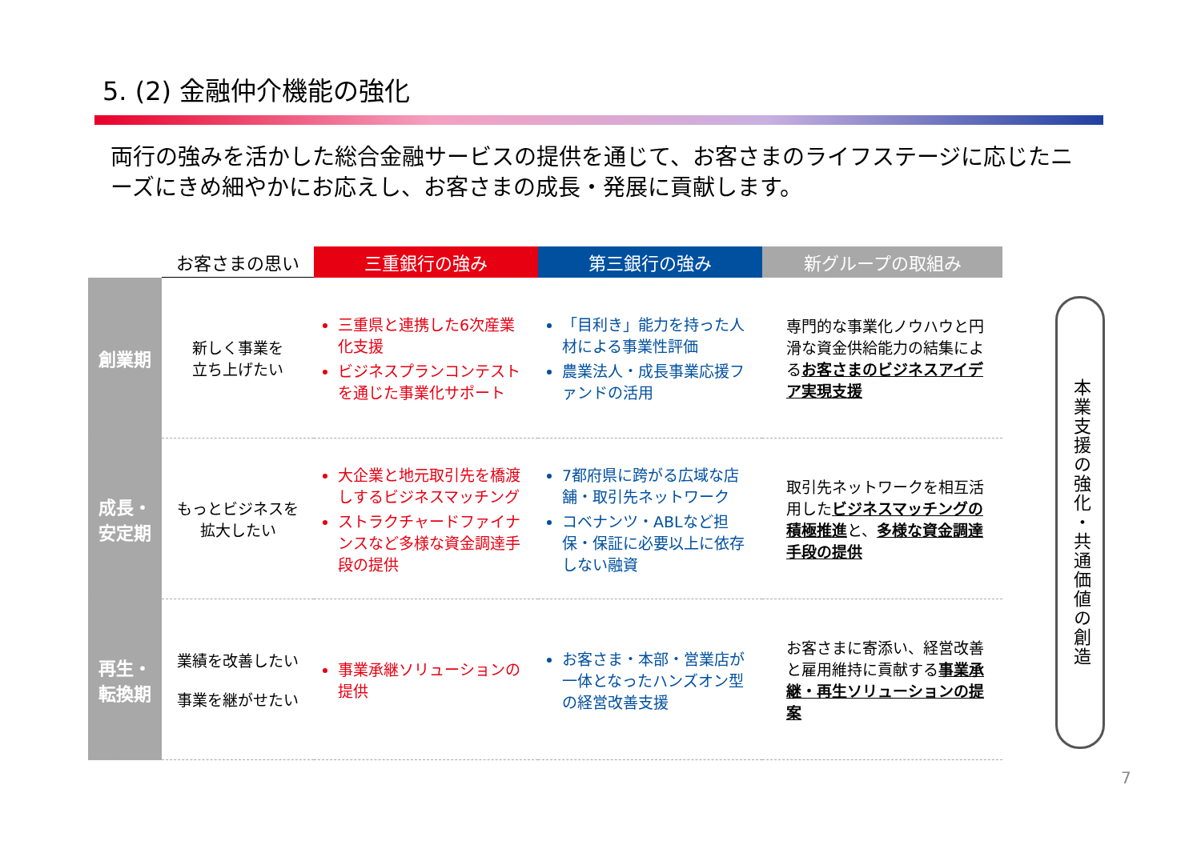5. (2) 金融仲介機能の強化
両行の強みを活かした総合金融サービスの提供を通じて、お客さまのライフステージに応じたニーズにきめ細やかにお応えし、お客さまの成長・発展に貢献します。
| | お客さまの思い | 三重銀行の強み | 第三銀行の強み | 新グループの取組み |
| --- | --- | --- | --- | --- |
| 創業期 | 新しく事業を 立ち上げたい | 三重県と連携した6次産業化支援 ビジネスプランコンテストを通じた事業化サポート | 「目利き」能力を持った人材による事業性評価 農業法人・成長事業応援ファンドの活用 | 専門的な事業化ノウハウと円滑な資金供給能力の結集による お客さまのビジネスアイデア実現支援 |
| 成長・ 安定期 | もっとビジネスを 拡大したい | 大企業と地元取引先を橋渡しするビジネスマッチング ストラクチャードファイナンスなど多様な資金調達手段の提供 | 7都府県に跨がる広域な店舗・取引先ネットワーク コベナンツ・ABLなど担保・保証に必要以上に依存しない融資 | 取引先ネットワークを相互活用した ビジネスマッチングの積極推進 と、 多様な資金調達手段の提供 |
| 再生・ 転換期 | 業績を改善したい 事業を継がせたい | 事業承継ソリューションの提供 | お客さま・本部・営業店が一体となったハンズオン型の経営改善支援 | お客さまに寄添い、経営改善と雇用維持に貢献する 事業承継・再生ソリューションの提案 |
本業支援の強化・共通価値の創造
7